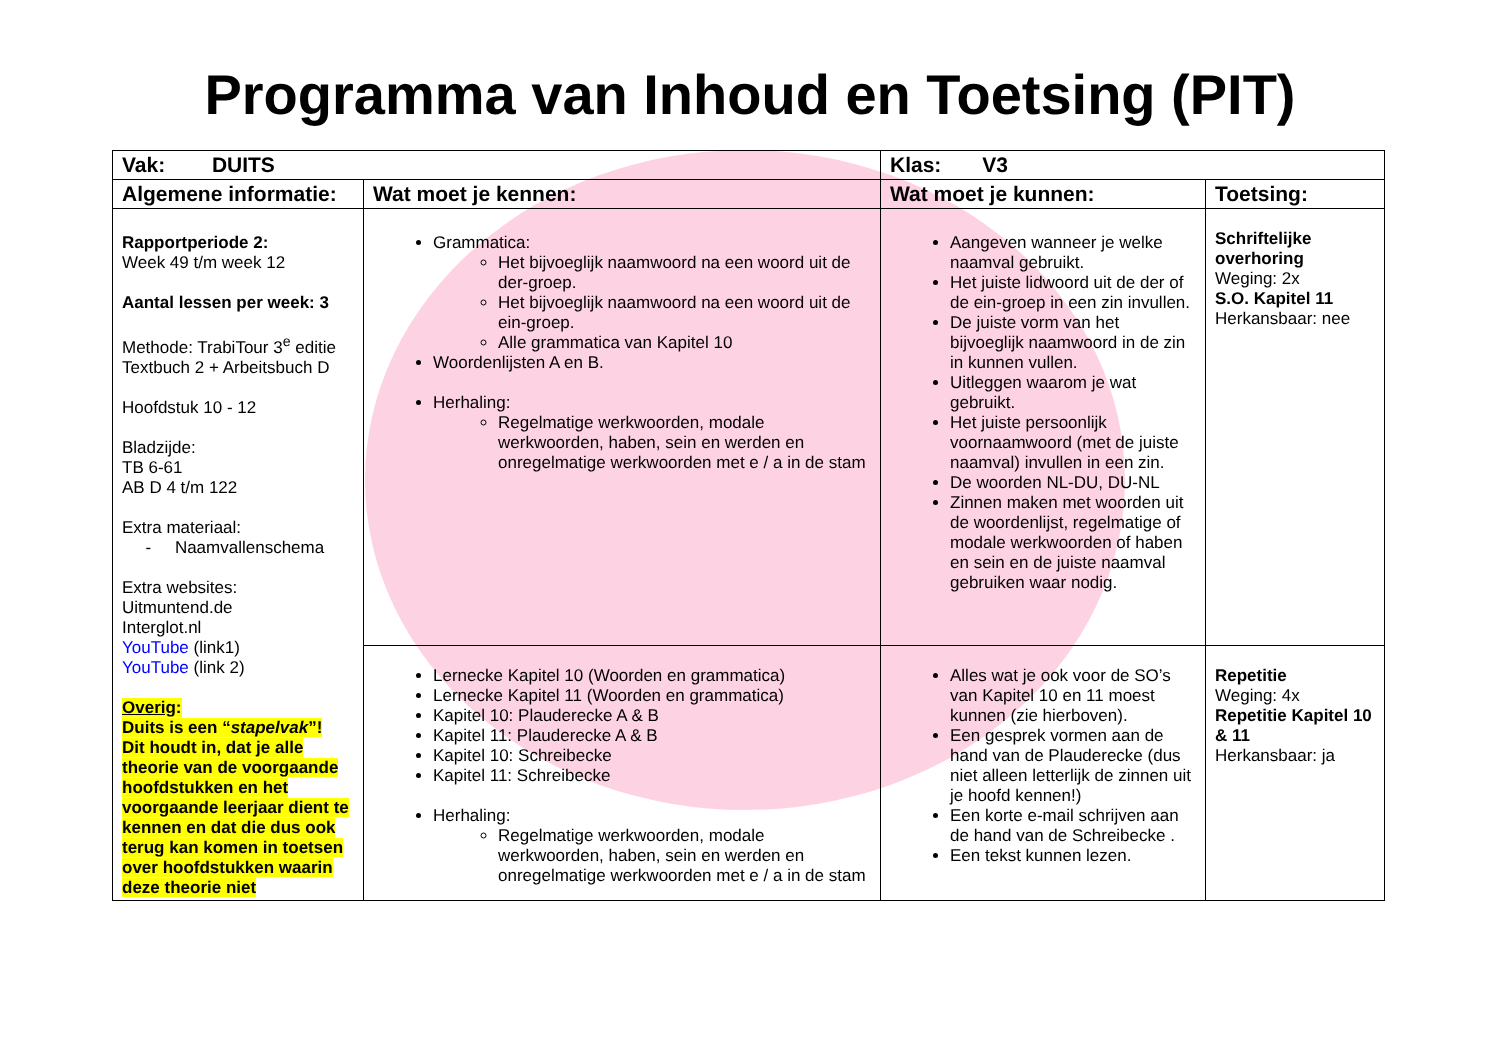Programma van Inhoud en Toetsing (PIT)
| Vak: DUITS | | Klas: V3 | |
| --- | --- | --- | --- |
| Algemene informatie: | Wat moet je kennen: | Wat moet je kunnen: | Toetsing: |
| Rapportperiode 2: Week 49 t/m week 12 Aantal lessen per week: 3 Methode: TrabiTour 3<sup>e</sup> editie Textbuch 2 + Arbeitsbuch D Hoofdstuk 10 - 12 Bladzijde: TB 6-61 AB D 4 t/m 122 Extra materiaal: - Naamvallenschema Extra websites: Uitmuntend.de Interglot.nl YouTube (link1) YouTube (link 2) Overig : Duits is een “ stapelvak ”! Dit houdt in, dat je alle theorie van de voorgaande hoofdstukken en het voorgaande leerjaar dient te kennen en dat die dus ook terug kan komen in toetsen over hoofdstukken waarin deze theorie niet | Grammatica: Het bijvoeglijk naamwoord na een woord uit de der-groep. Het bijvoeglijk naamwoord na een woord uit de ein-groep. Alle grammatica van Kapitel 10 Woordenlijsten A en B. Herhaling: Regelmatige werkwoorden, modale werkwoorden, haben, sein en werden en onregelmatige werkwoorden met e / a in de stam | Aangeven wanneer je welke naamval gebruikt. Het juiste lidwoord uit de der of de ein-groep in een zin invullen. De juiste vorm van het bijvoeglijk naamwoord in de zin in kunnen vullen. Uitleggen waarom je wat gebruikt. Het juiste persoonlijk voornaamwoord (met de juiste naamval) invullen in een zin. De woorden NL-DU, DU-NL Zinnen maken met woorden uit de woordenlijst, regelmatige of modale werkwoorden of haben en sein en de juiste naamval gebruiken waar nodig. | Schriftelijke overhoring Weging: 2x S.O. Kapitel 11 Herkansbaar: nee |
| | Lernecke Kapitel 10 (Woorden en grammatica) Lernecke Kapitel 11 (Woorden en grammatica) Kapitel 10: Plauderecke A & B Kapitel 11: Plauderecke A & B Kapitel 10: Schreibecke Kapitel 11: Schreibecke Herhaling: Regelmatige werkwoorden, modale werkwoorden, haben, sein en werden en onregelmatige werkwoorden met e / a in de stam | Alles wat je ook voor de SO’s van Kapitel 10 en 11 moest kunnen (zie hierboven). Een gesprek vormen aan de hand van de Plauderecke (dus niet alleen letterlijk de zinnen uit je hoofd kennen!) Een korte e-mail schrijven aan de hand van de Schreibecke . Een tekst kunnen lezen. | Repetitie Weging: 4x Repetitie Kapitel 10 & 11 Herkansbaar: ja |